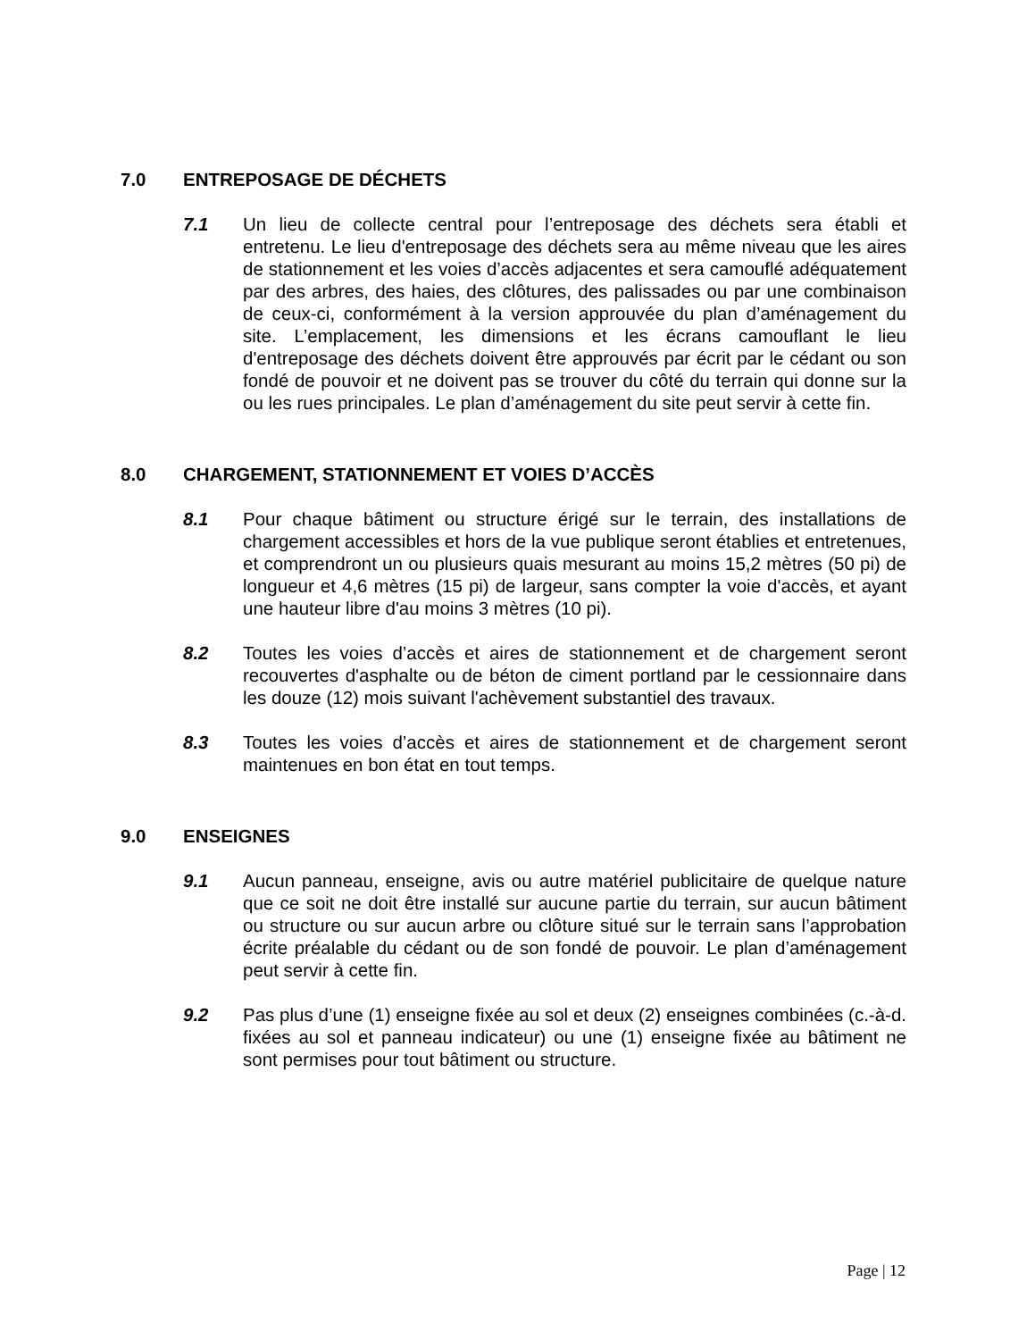7.0 ENTREPOSAGE DE DÉCHETS
7.1 Un lieu de collecte central pour l’entreposage des déchets sera établi et entretenu. Le lieu d'entreposage des déchets sera au même niveau que les aires de stationnement et les voies d’accès adjacentes et sera camouflé adéquatement par des arbres, des haies, des clôtures, des palissades ou par une combinaison de ceux-ci, conformément à la version approuvée du plan d’aménagement du site. L’emplacement, les dimensions et les écrans camouflant le lieu d'entreposage des déchets doivent être approuvés par écrit par le cédant ou son fondé de pouvoir et ne doivent pas se trouver du côté du terrain qui donne sur la ou les rues principales. Le plan d’aménagement du site peut servir à cette fin.
8.0 CHARGEMENT, STATIONNEMENT ET VOIES D’ACCÈS
8.1 Pour chaque bâtiment ou structure érigé sur le terrain, des installations de chargement accessibles et hors de la vue publique seront établies et entretenues, et comprendront un ou plusieurs quais mesurant au moins 15,2 mètres (50 pi) de longueur et 4,6 mètres (15 pi) de largeur, sans compter la voie d'accès, et ayant une hauteur libre d'au moins 3 mètres (10 pi).
8.2 Toutes les voies d’accès et aires de stationnement et de chargement seront recouvertes d'asphalte ou de béton de ciment portland par le cessionnaire dans les douze (12) mois suivant l'achèvement substantiel des travaux.
8.3 Toutes les voies d’accès et aires de stationnement et de chargement seront maintenues en bon état en tout temps.
9.0 ENSEIGNES
9.1 Aucun panneau, enseigne, avis ou autre matériel publicitaire de quelque nature que ce soit ne doit être installé sur aucune partie du terrain, sur aucun bâtiment ou structure ou sur aucun arbre ou clôture situé sur le terrain sans l’approbation écrite préalable du cédant ou de son fondé de pouvoir. Le plan d’aménagement peut servir à cette fin.
9.2 Pas plus d’une (1) enseigne fixée au sol et deux (2) enseignes combinées (c.-à-d. fixées au sol et panneau indicateur) ou une (1) enseigne fixée au bâtiment ne sont permises pour tout bâtiment ou structure.
Page | 12